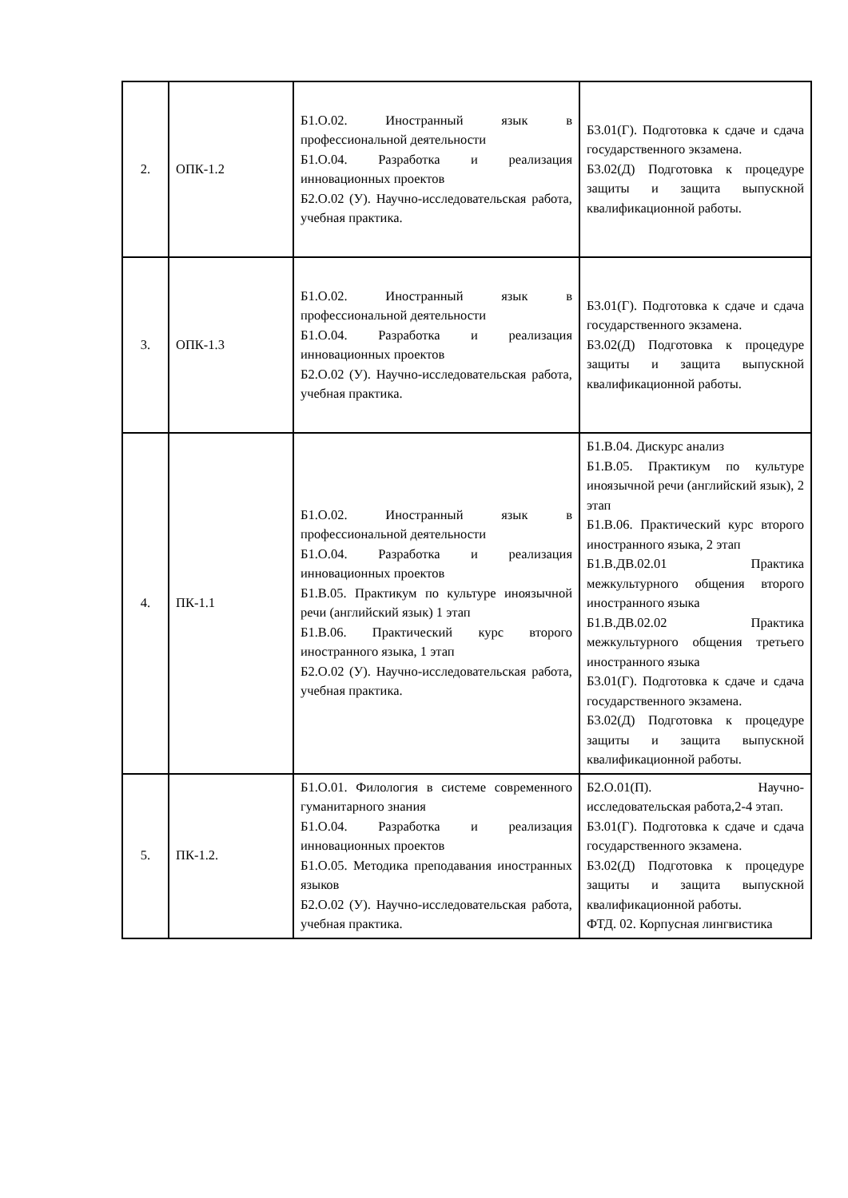| 2. | ОПК-1.2 | Б1.О.02. Иностранный язык в профессиональной деятельности Б1.О.04. Разработка и реализация инновационных проектов Б2.О.02 (У). Научно-исследовательская работа, учебная практика. | Б3.01(Г). Подготовка к сдаче и сдача государственного экзамена. Б3.02(Д) Подготовка к процедуре защиты и защита выпускной квалификационной работы. |
| 3. | ОПК-1.3 | Б1.О.02. Иностранный язык в профессиональной деятельности Б1.О.04. Разработка и реализация инновационных проектов Б2.О.02 (У). Научно-исследовательская работа, учебная практика. | Б3.01(Г). Подготовка к сдаче и сдача государственного экзамена. Б3.02(Д) Подготовка к процедуре защиты и защита выпускной квалификационной работы. |
| 4. | ПК-1.1 | Б1.О.02. Иностранный язык в профессиональной деятельности Б1.О.04. Разработка и реализация инновационных проектов Б1.В.05. Практикум по культуре иноязычной речи (английский язык) 1 этап Б1.В.06. Практический курс второго иностранного языка, 1 этап Б2.О.02 (У). Научно-исследовательская работа, учебная практика. | Б1.В.04. Дискурс анализ Б1.В.05. Практикум по культуре иноязычной речи (английский язык), 2 этап Б1.В.06. Практический курс второго иностранного языка, 2 этап Б1.В.ДВ.02.01 Практика межкультурного общения второго иностранного языка Б1.В.ДВ.02.02 Практика межкультурного общения третьего иностранного языка Б3.01(Г). Подготовка к сдаче и сдача государственного экзамена. Б3.02(Д) Подготовка к процедуре защиты и защита выпускной квалификационной работы. |
| 5. | ПК-1.2. | Б1.О.01. Филология в системе современного гуманитарного знания Б1.О.04. Разработка и реализация инновационных проектов Б1.О.05. Методика преподавания иностранных языков Б2.О.02 (У). Научно-исследовательская работа, учебная практика. | Б2.О.01(П). Научно-исследовательская работа,2-4 этап. Б3.01(Г). Подготовка к сдаче и сдача государственного экзамена. Б3.02(Д) Подготовка к процедуре защиты и защита выпускной квалификационной работы. ФТД. 02. Корпусная лингвистика |